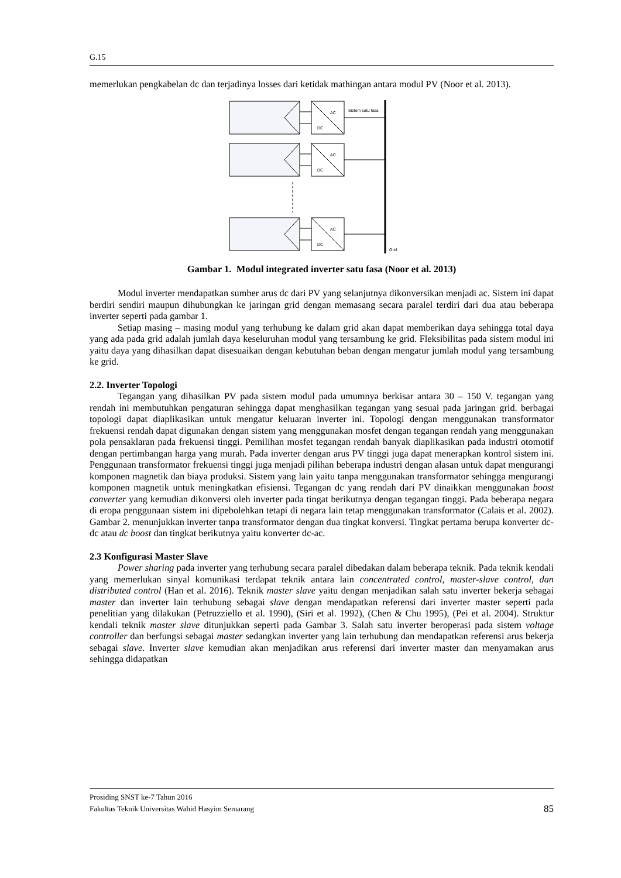G.15
memerlukan pengkabelan dc dan terjadinya losses dari ketidak mathingan antara modul PV (Noor et al. 2013).
AC
DC
AC
DC
AC
DC
Sistem satu fasa
Grid
Gambar 1. Modul integrated inverter satu fasa (Noor et al. 2013)
Modul inverter mendapatkan sumber arus dc dari PV yang selanjutnya dikonversikan menjadi ac. Sistem ini dapat berdiri sendiri maupun dihubungkan ke jaringan grid dengan memasang secara paralel terdiri dari dua atau beberapa inverter seperti pada gambar 1.
Setiap masing – masing modul yang terhubung ke dalam grid akan dapat memberikan daya sehingga total daya yang ada pada grid adalah jumlah daya keseluruhan modul yang tersambung ke grid. Fleksibilitas pada sistem modul ini yaitu daya yang dihasilkan dapat disesuaikan dengan kebutuhan beban dengan mengatur jumlah modul yang tersambung ke grid.
2.2. Inverter Topologi
Tegangan yang dihasilkan PV pada sistem modul pada umumnya berkisar antara 30 – 150 V. tegangan yang rendah ini membutuhkan pengaturan sehingga dapat menghasilkan tegangan yang sesuai pada jaringan grid. berbagai topologi dapat diaplikasikan untuk mengatur keluaran inverter ini. Topologi dengan menggunakan transformator frekuensi rendah dapat digunakan dengan sistem yang menggunakan mosfet dengan tegangan rendah yang menggunakan pola pensaklaran pada frekuensi tinggi. Pemilihan mosfet tegangan rendah banyak diaplikasikan pada industri otomotif dengan pertimbangan harga yang murah. Pada inverter dengan arus PV tinggi juga dapat menerapkan kontrol sistem ini. Penggunaan transformator frekuensi tinggi juga menjadi pilihan beberapa industri dengan alasan untuk dapat mengurangi komponen magnetik dan biaya produksi. Sistem yang lain yaitu tanpa menggunakan transformator sehingga mengurangi komponen magnetik untuk meningkatkan efisiensi. Tegangan dc yang rendah dari PV dinaikkan menggunakan boost converter yang kemudian dikonversi oleh inverter pada tingat berikutnya dengan tegangan tinggi. Pada beberapa negara di eropa penggunaan sistem ini dipebolehkan tetapi di negara lain tetap menggunakan transformator (Calais et al. 2002). Gambar 2. menunjukkan inverter tanpa transformator dengan dua tingkat konversi. Tingkat pertama berupa konverter dc-dc atau dc boost dan tingkat berikutnya yaitu konverter dc-ac.
2.3 Konfigurasi Master Slave
Power sharing pada inverter yang terhubung secara paralel dibedakan dalam beberapa teknik. Pada teknik kendali yang memerlukan sinyal komunikasi terdapat teknik antara lain concentrated control, master-slave control, dan distributed control (Han et al. 2016). Teknik master slave yaitu dengan menjadikan salah satu inverter bekerja sebagai master dan inverter lain terhubung sebagai slave dengan mendapatkan referensi dari inverter master seperti pada penelitian yang dilakukan (Petruzziello et al. 1990), (Siri et al. 1992), (Chen & Chu 1995), (Pei et al. 2004). Struktur kendali teknik master slave ditunjukkan seperti pada Gambar 3. Salah satu inverter beroperasi pada sistem voltage controller dan berfungsi sebagai master sedangkan inverter yang lain terhubung dan mendapatkan referensi arus bekerja sebagai slave. Inverter slave kemudian akan menjadikan arus referensi dari inverter master dan menyamakan arus sehingga didapatkan
Prosiding SNST ke-7 Tahun 2016
85 Fakultas Teknik Universitas Wahid Hasyim Semarang